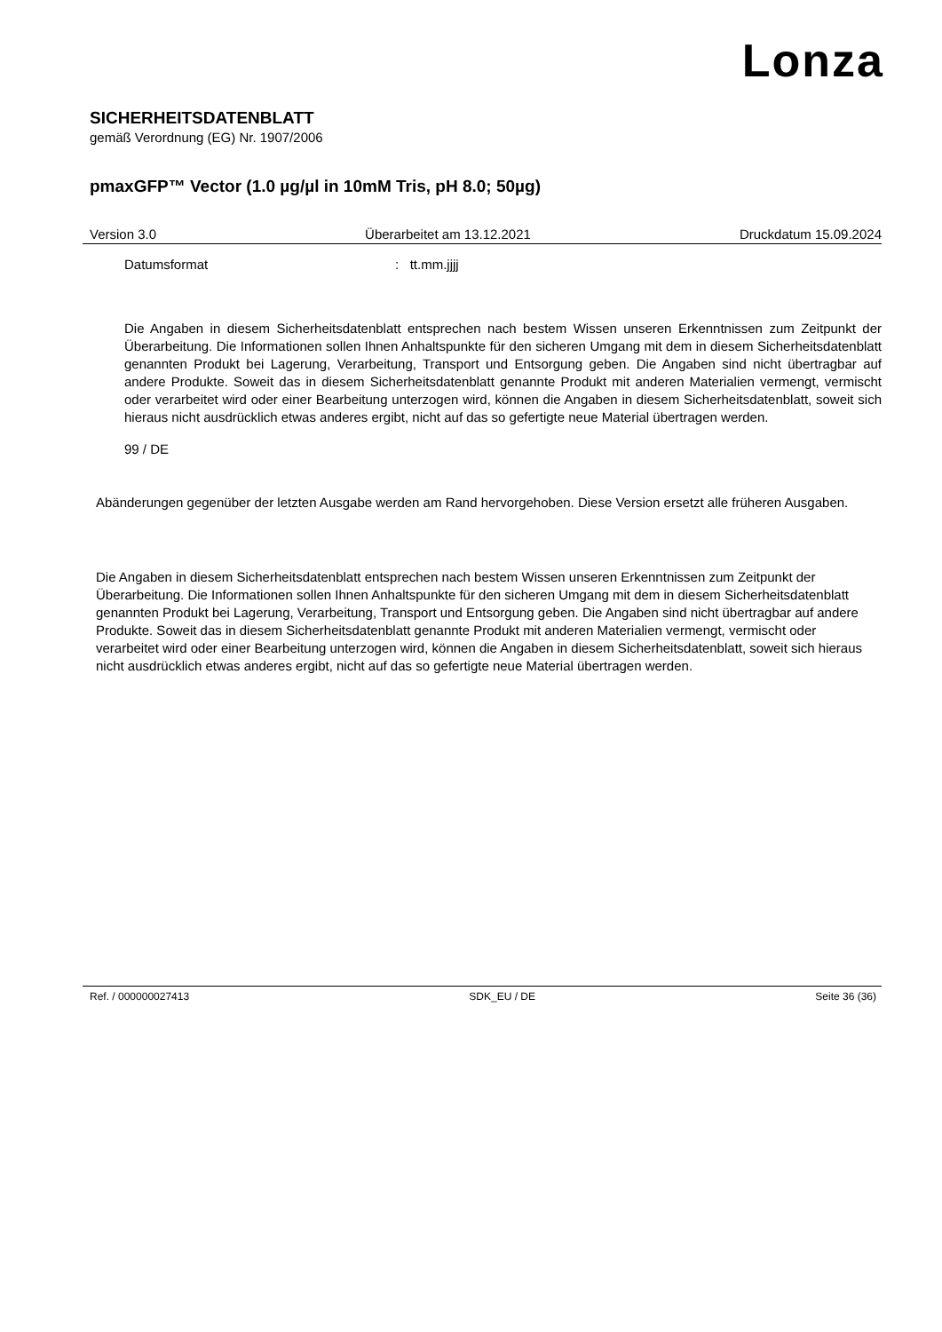Lonza
SICHERHEITSDATENBLATT
gemäß Verordnung (EG) Nr. 1907/2006
pmaxGFP™ Vector (1.0 µg/µl in 10mM Tris, pH 8.0; 50µg)
Version 3.0 Überarbeitet am 13.12.2021 Druckdatum 15.09.2024
Datumsformat: tt.mm.jjjj
Die Angaben in diesem Sicherheitsdatenblatt entsprechen nach bestem Wissen unseren Erkenntnissen zum Zeitpunkt der Überarbeitung. Die Informationen sollen Ihnen Anhaltspunkte für den sicheren Umgang mit dem in diesem Sicherheitsdatenblatt genannten Produkt bei Lagerung, Verarbeitung, Transport und Entsorgung geben. Die Angaben sind nicht übertragbar auf andere Produkte. Soweit das in diesem Sicherheitsdatenblatt genannte Produkt mit anderen Materialien vermengt, vermischt oder verarbeitet wird oder einer Bearbeitung unterzogen wird, können die Angaben in diesem Sicherheitsdatenblatt, soweit sich hieraus nicht ausdrücklich etwas anderes ergibt, nicht auf das so gefertigte neue Material übertragen werden.
99 / DE
Abänderungen gegenüber der letzten Ausgabe werden am Rand hervorgehoben. Diese Version ersetzt alle früheren Ausgaben.
Die Angaben in diesem Sicherheitsdatenblatt entsprechen nach bestem Wissen unseren Erkenntnissen zum Zeitpunkt der Überarbeitung. Die Informationen sollen Ihnen Anhaltspunkte für den sicheren Umgang mit dem in diesem Sicherheitsdatenblatt genannten Produkt bei Lagerung, Verarbeitung, Transport und Entsorgung geben. Die Angaben sind nicht übertragbar auf andere Produkte. Soweit das in diesem Sicherheitsdatenblatt genannte Produkt mit anderen Materialien vermengt, vermischt oder verarbeitet wird oder einer Bearbeitung unterzogen wird, können die Angaben in diesem Sicherheitsdatenblatt, soweit sich hieraus nicht ausdrücklich etwas anderes ergibt, nicht auf das so gefertigte neue Material übertragen werden.
Ref. / 000000027413 SDK_EU / DE Seite 36 (36)